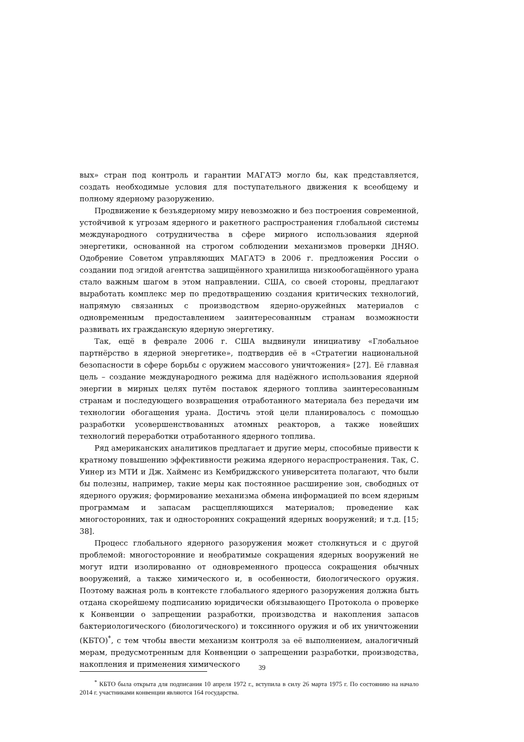вых» стран под контроль и гарантии МАГАТЭ могло бы, как представляется, создать необходимые условия для поступательного движения к всеобщему и полному ядерному разоружению.
Продвижение к безъядерному миру невозможно и без построения современной, устойчивой к угрозам ядерного и ракетного распространения глобальной системы международного сотрудничества в сфере мирного использования ядерной энергетики, основанной на строгом соблюдении механизмов проверки ДНЯО. Одобрение Советом управляющих МАГАТЭ в 2006 г. предложения России о создании под эгидой агентства защищённого хранилища низкообогащённого урана стало важным шагом в этом направлении. США, со своей стороны, предлагают выработать комплекс мер по предотвращению создания критических технологий, напрямую связанных с производством ядерно-оружейных материалов с одновременным предоставлением заинтересованным странам возможности развивать их гражданскую ядерную энергетику.
Так, ещё в феврале 2006 г. США выдвинули инициативу «Глобальное партнёрство в ядерной энергетике», подтвердив её в «Стратегии национальной безопасности в сфере борьбы с оружием массового уничтожения» [27]. Её главная цель – создание международного режима для надёжного использования ядерной энергии в мирных целях путём поставок ядерного топлива заинтересованным странам и последующего возвращения отработанного материала без передачи им технологии обогащения урана. Достичь этой цели планировалось с помощью разработки усовершенствованных атомных реакторов, а также новейших технологий переработки отработанного ядерного топлива.
Ряд американских аналитиков предлагает и другие меры, способные привести к кратному повышению эффективности режима ядерного нераспространения. Так, С. Уинер из МТИ и Дж. Хайменс из Кембриджского университета полагают, что были бы полезны, например, такие меры как постоянное расширение зон, свободных от ядерного оружия; формирование механизма обмена информацией по всем ядерным программам и запасам расщепляющихся материалов; проведение как многосторонних, так и односторонних сокращений ядерных вооружений; и т.д. [15; 38].
Процесс глобального ядерного разоружения может столкнуться и с другой проблемой: многосторонние и необратимые сокращения ядерных вооружений не могут идти изолированно от одновременного процесса сокращения обычных вооружений, а также химического и, в особенности, биологического оружия. Поэтому важная роль в контексте глобального ядерного разоружения должна быть отдана скорейшему подписанию юридически обязывающего Протокола о проверке к Конвенции о запрещении разработки, производства и накопления запасов бактериологического (биологического) и токсинного оружия и об их уничтожении (КБТО)<sup>*</sup>, с тем чтобы ввести механизм контроля за её выполнением, аналогичный мерам, предусмотренным для Конвенции о запрещении разработки, производства, накопления и применения химического
<sup>*</sup> КБТО была открыта для подписания 10 апреля 1972 г., вступила в силу 26 марта 1975 г. По состоянию на начало 2014 г. участниками конвенции являются 164 государства.
39